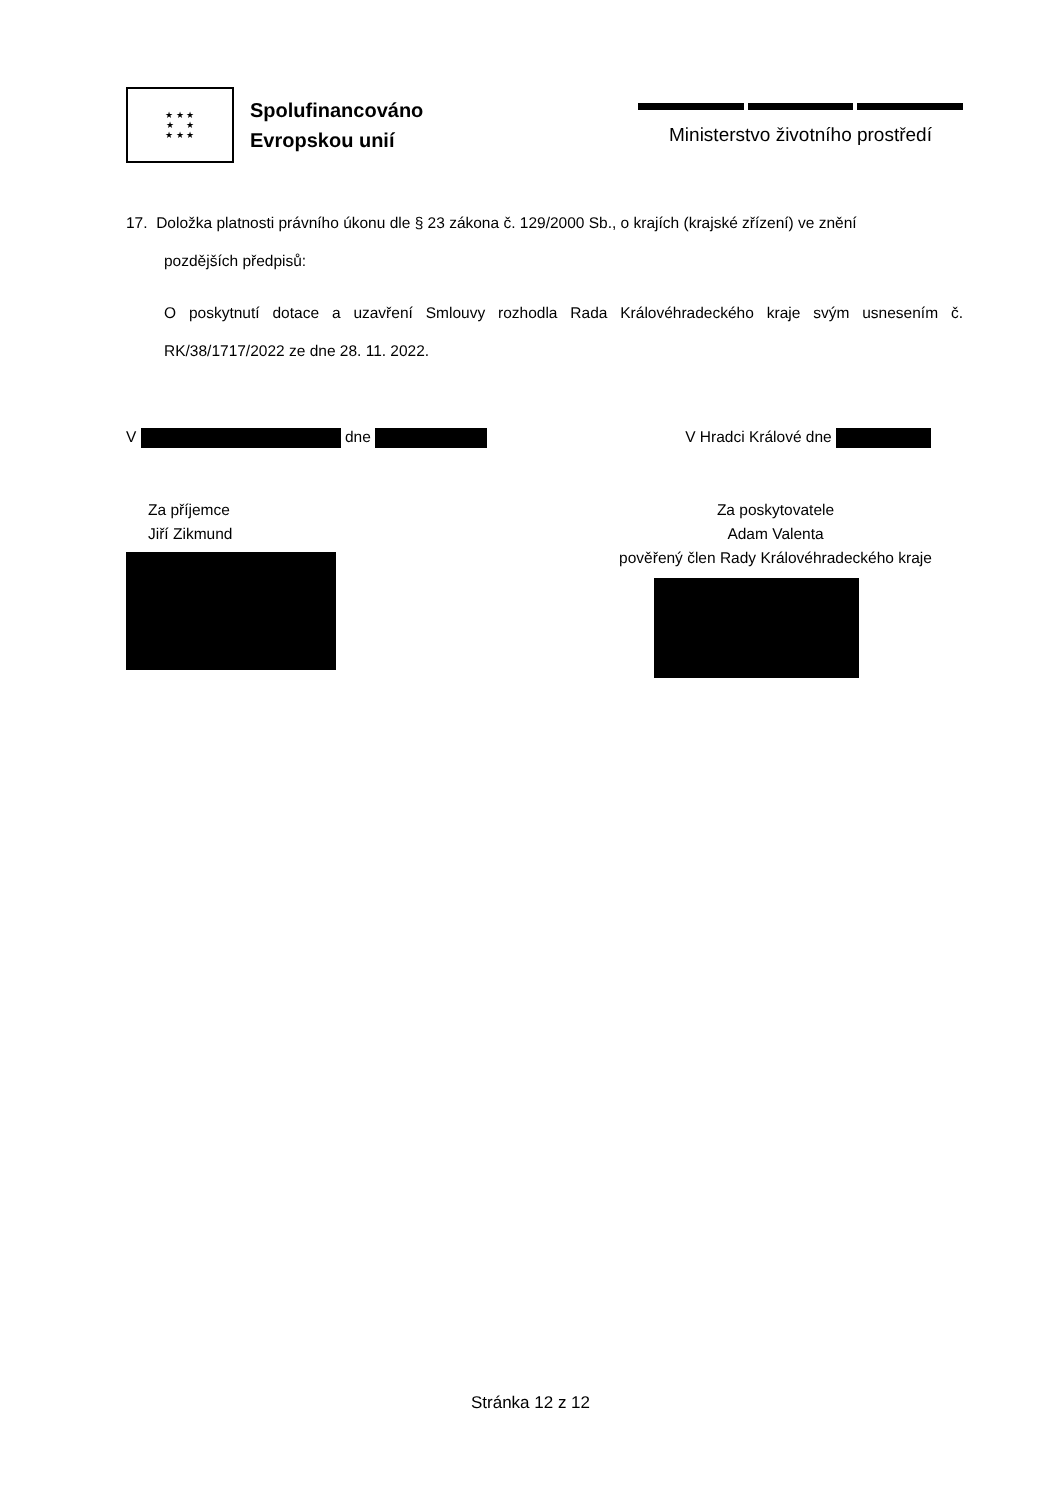★ ★ ★
★ ★
★ ★ ★
Spolufinancováno
Evropskou unií
Ministerstvo životního prostředí
17. Doložka platnosti právního úkonu dle § 23 zákona č. 129/2000 Sb., o krajích (krajské zřízení) ve znění
pozdějších předpisů:
O poskytnutí dotace a uzavření Smlouvy rozhodla Rada Královéhradeckého kraje svým usnesením č. RK/38/1717/2022 ze dne 28. 11. 2022.
V dne V Hradci Králové dne
Za příjemce
Jiří Zikmund
Za poskytovatele
Adam Valenta
pověřený člen Rady Královéhradeckého kraje
Stránka 12 z 12